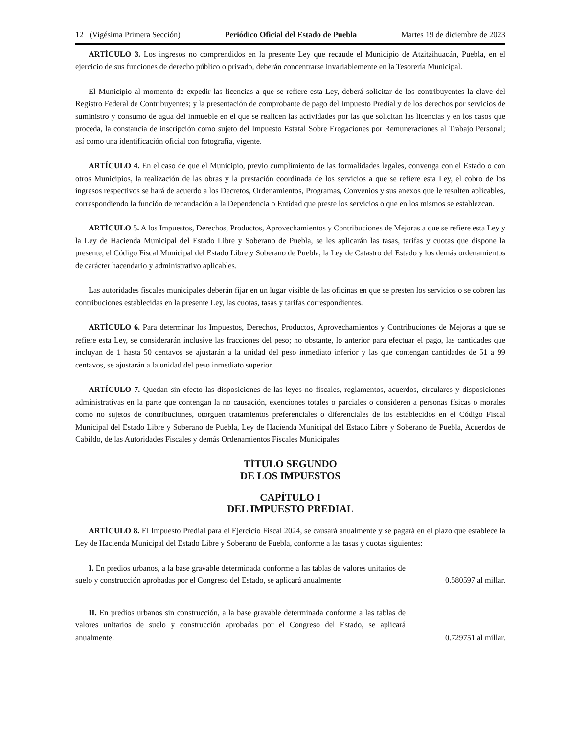12 (Vigésima Primera Sección) Periódico Oficial del Estado de Puebla Martes 19 de diciembre de 2023
ARTÍCULO 3. Los ingresos no comprendidos en la presente Ley que recaude el Municipio de Atzitzihuacán, Puebla, en el ejercicio de sus funciones de derecho público o privado, deberán concentrarse invariablemente en la Tesorería Municipal.
El Municipio al momento de expedir las licencias a que se refiere esta Ley, deberá solicitar de los contribuyentes la clave del Registro Federal de Contribuyentes; y la presentación de comprobante de pago del Impuesto Predial y de los derechos por servicios de suministro y consumo de agua del inmueble en el que se realicen las actividades por las que solicitan las licencias y en los casos que proceda, la constancia de inscripción como sujeto del Impuesto Estatal Sobre Erogaciones por Remuneraciones al Trabajo Personal; así como una identificación oficial con fotografía, vigente.
ARTÍCULO 4. En el caso de que el Municipio, previo cumplimiento de las formalidades legales, convenga con el Estado o con otros Municipios, la realización de las obras y la prestación coordinada de los servicios a que se refiere esta Ley, el cobro de los ingresos respectivos se hará de acuerdo a los Decretos, Ordenamientos, Programas, Convenios y sus anexos que le resulten aplicables, correspondiendo la función de recaudación a la Dependencia o Entidad que preste los servicios o que en los mismos se establezcan.
ARTÍCULO 5. A los Impuestos, Derechos, Productos, Aprovechamientos y Contribuciones de Mejoras a que se refiere esta Ley y la Ley de Hacienda Municipal del Estado Libre y Soberano de Puebla, se les aplicarán las tasas, tarifas y cuotas que dispone la presente, el Código Fiscal Municipal del Estado Libre y Soberano de Puebla, la Ley de Catastro del Estado y los demás ordenamientos de carácter hacendario y administrativo aplicables.
Las autoridades fiscales municipales deberán fijar en un lugar visible de las oficinas en que se presten los servicios o se cobren las contribuciones establecidas en la presente Ley, las cuotas, tasas y tarifas correspondientes.
ARTÍCULO 6. Para determinar los Impuestos, Derechos, Productos, Aprovechamientos y Contribuciones de Mejoras a que se refiere esta Ley, se considerarán inclusive las fracciones del peso; no obstante, lo anterior para efectuar el pago, las cantidades que incluyan de 1 hasta 50 centavos se ajustarán a la unidad del peso inmediato inferior y las que contengan cantidades de 51 a 99 centavos, se ajustarán a la unidad del peso inmediato superior.
ARTÍCULO 7. Quedan sin efecto las disposiciones de las leyes no fiscales, reglamentos, acuerdos, circulares y disposiciones administrativas en la parte que contengan la no causación, exenciones totales o parciales o consideren a personas físicas o morales como no sujetos de contribuciones, otorguen tratamientos preferenciales o diferenciales de los establecidos en el Código Fiscal Municipal del Estado Libre y Soberano de Puebla, Ley de Hacienda Municipal del Estado Libre y Soberano de Puebla, Acuerdos de Cabildo, de las Autoridades Fiscales y demás Ordenamientos Fiscales Municipales.
TÍTULO SEGUNDO
DE LOS IMPUESTOS
CAPÍTULO I
DEL IMPUESTO PREDIAL
ARTÍCULO 8. El Impuesto Predial para el Ejercicio Fiscal 2024, se causará anualmente y se pagará en el plazo que establece la Ley de Hacienda Municipal del Estado Libre y Soberano de Puebla, conforme a las tasas y cuotas siguientes:
I. En predios urbanos, a la base gravable determinada conforme a las tablas de valores unitarios de suelo y construcción aprobadas por el Congreso del Estado, se aplicará anualmente:
0.580597 al millar.
II. En predios urbanos sin construcción, a la base gravable determinada conforme a las tablas de valores unitarios de suelo y construcción aprobadas por el Congreso del Estado, se aplicará anualmente:
0.729751 al millar.